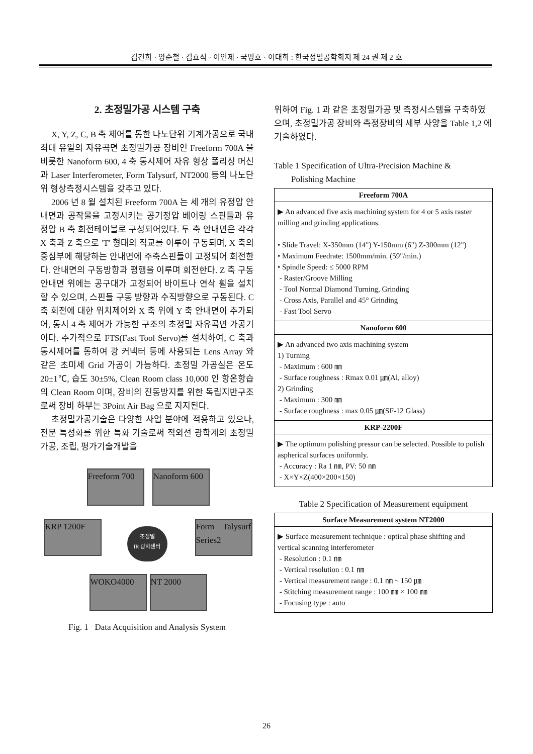김건희 · 양순철 · 김효식 · 이인제 · 국명호 · 이대희 : 한국정밀공학회지 제 24 권 제 2 호
2. 초정밀가공 시스템 구축
X, Y, Z, C, B 축 제어를 통한 나노단위 기계가공으로 국내 최대 유일의 자유곡면 초정밀가공 장비인 Freeform 700A 을 비롯한 Nanoform 600, 4 축 동시제어 자유 형상 폴리싱 머신과 Laser Interferometer, Form Talysurf, NT2000 등의 나노단위 형상측정시스템을 갖추고 있다.
2006 년 8 월 설치된 Freeform 700A 는 세 개의 유정압 안내면과 공작물을 고정시키는 공기정압 베어링 스핀들과 유정압 B 축 회전테이블로 구성되어있다. 두 축 안내면은 각각 X 축과 Z 축으로 'T' 형태의 직교를 이루어 구동되며, X 축의 중심부에 해당하는 안내면에 주축스핀들이 고정되어 회전한다. 안내면의 구동방향과 평행을 이루며 회전한다. Z 축 구동 안내면 위에는 공구대가 고정되어 바이트나 연삭 휠을 설치할 수 있으며, 스핀들 구동 방향과 수직방향으로 구동된다. C 축 회전에 대한 위치제어와 X 축 위에 Y 축 안내면이 추가되어, 동시 4 축 제어가 가능한 구조의 초정밀 자유곡면 가공기이다. 추가적으로 FTS(Fast Tool Servo)를 설치하여, C 축과 동시제어를 통하여 광 커넥터 등에 사용되는 Lens Array 와 같은 초미세 Grid 가공이 가능하다. 초정밀 가공실은 온도 20±1℃, 습도 30±5%, Clean Room class 10,000 인 항온항습의 Clean Room 이며, 장비의 진동방지를 위한 독립지반구조로써 장비 하부는 3Point Air Bag 으로 지지된다.
초정밀가공기술은 다양한 사업 분야에 적용하고 있으나, 전문 특성화를 위한 특화 기술로써 적외선 광학계의 초정밀가공, 조립, 평가기술개발을
Freeform 700
Nanoform 600
KRP 1200F
Form Talysurf Series2
WOKO4000 NT 2000
초정밀
IR 광학센터
Fig. 1 Data Acquisition and Analysis System
위하여 Fig. 1 과 같은 초정밀가공 및 측정시스템을 구축하였으며, 초정밀가공 장비와 측정장비의 세부 사양을 Table 1,2 에 기술하였다.
Table 1 Specification of Ultra-Precision Machine &
Polishing Machine
| Freeform 700A |
| --- |
| ▶ An advanced five axis machining system for 4 or 5 axis raster milling and grinding applications. • Slide Travel: X-350mm (14") Y-150mm (6") Z-300mm (12") • Maximum Feedrate: 1500mm/min. (59"/min.) • Spindle Speed: ≤ 5000 RPM - Raster/Groove Milling - Tool Normal Diamond Turning, Grinding - Cross Axis, Parallel and 45° Grinding - Fast Tool Servo |
| Nanoform 600 |
| ▶ An advanced two axis machining system 1) Turning - Maximum : 600 ㎜ - Surface roughness : Rmax 0.01 ㎛(Al, alloy) 2) Grinding - Maximum : 300 ㎜ - Surface roughness : max 0.05 ㎛(SF-12 Glass) |
| KRP-2200F |
| ▶ The optimum polishing pressur can be selected. Possible to polish aspherical surfaces uniformly. - Accuracy : Ra 1 ㎚, PV: 50 ㎚ - X×Y×Z(400×200×150) |
Table 2 Specification of Measurement equipment
| Surface Measurement system NT2000 |
| --- |
| ▶ Surface measurement technique : optical phase shifting and vertical scanning interferometer - Resolution : 0.1 ㎚ - Vertical resolution : 0.1 ㎚ - Vertical measurement range : 0.1 ㎚ ~ 150 ㎛ - Stitching measurement range : 100 ㎜ × 100 ㎜ - Focusing type : auto |
26